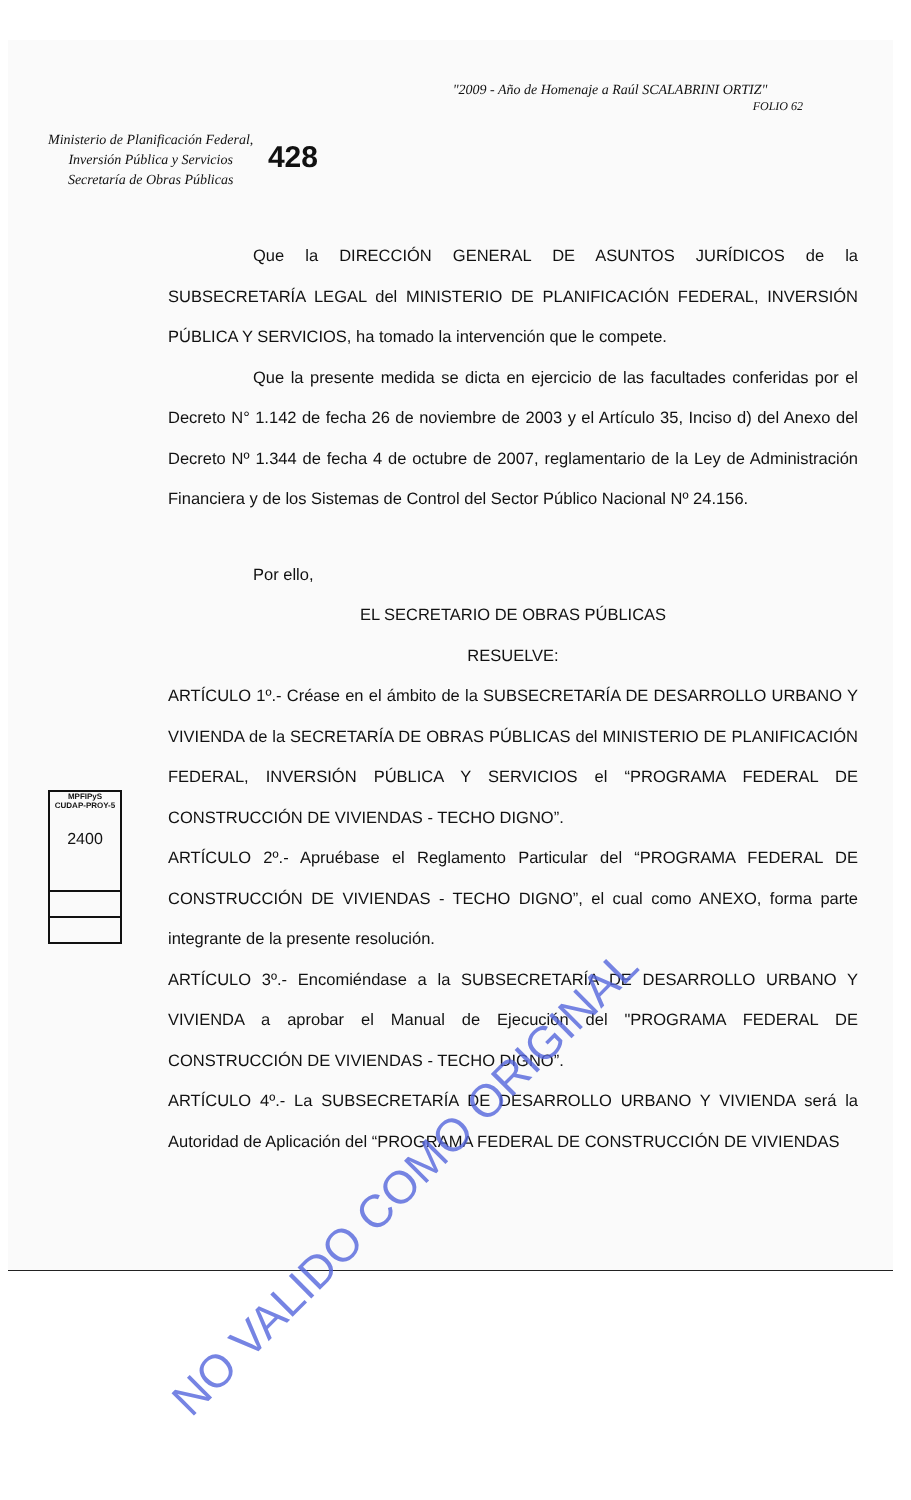Ministerio de Planificación Federal,
Inversión Pública y Servicios
Secretaría de Obras Públicas
428
"2009 - Año de Homenaje a Raúl SCALABRINI ORTIZ"
FOLIO 62
Que la DIRECCIÓN GENERAL DE ASUNTOS JURÍDICOS de la SUBSECRETARÍA LEGAL del MINISTERIO DE PLANIFICACIÓN FEDERAL, INVERSIÓN PÚBLICA Y SERVICIOS, ha tomado la intervención que le compete.
Que la presente medida se dicta en ejercicio de las facultades conferidas por el Decreto N° 1.142 de fecha 26 de noviembre de 2003 y el Artículo 35, Inciso d) del Anexo del Decreto Nº 1.344 de fecha 4 de octubre de 2007, reglamentario de la Ley de Administración Financiera y de los Sistemas de Control del Sector Público Nacional Nº 24.156.
Por ello,
EL SECRETARIO DE OBRAS PÚBLICAS
RESUELVE:
ARTÍCULO 1º.- Créase en el ámbito de la SUBSECRETARÍA DE DESARROLLO URBANO Y VIVIENDA de la SECRETARÍA DE OBRAS PÚBLICAS del MINISTERIO DE PLANIFICACIÓN FEDERAL, INVERSIÓN PÚBLICA Y SERVICIOS el “PROGRAMA FEDERAL DE CONSTRUCCIÓN DE VIVIENDAS - TECHO DIGNO”.
ARTÍCULO 2º.- Apruébase el Reglamento Particular del “PROGRAMA FEDERAL DE CONSTRUCCIÓN DE VIVIENDAS - TECHO DIGNO”, el cual como ANEXO, forma parte integrante de la presente resolución.
ARTÍCULO 3º.- Encomiéndase a la SUBSECRETARÍA DE DESARROLLO URBANO Y VIVIENDA a aprobar el Manual de Ejecución del "PROGRAMA FEDERAL DE CONSTRUCCIÓN DE VIVIENDAS - TECHO DIGNO”.
ARTÍCULO 4º.- La SUBSECRETARÍA DE DESARROLLO URBANO Y VIVIENDA será la Autoridad de Aplicación del “PROGRAMA FEDERAL DE CONSTRUCCIÓN DE VIVIENDAS
MPFIPyS
CUDAP-PROY-5
2400
NO VALIDO COMO ORIGINAL